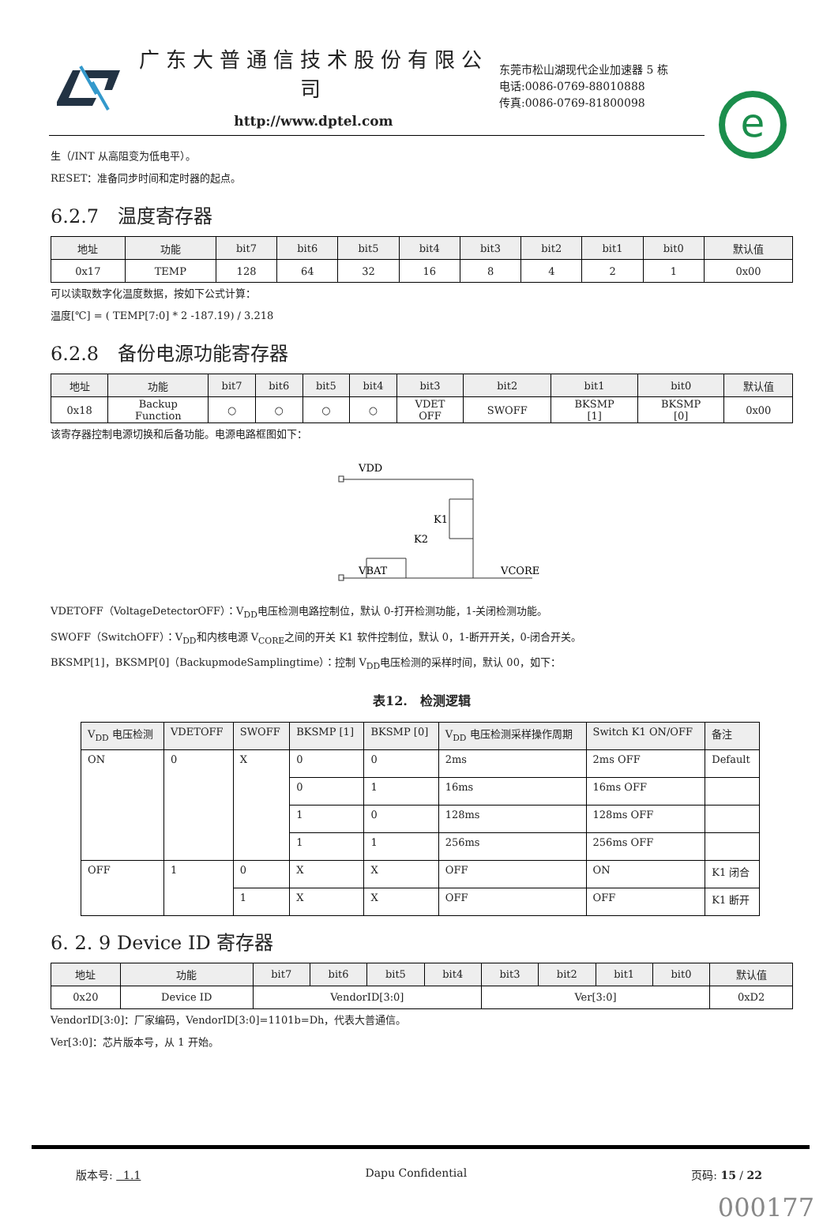广东大普通信技术股份有限公司
http://www.dptel.com
东莞市松山湖现代企业加速器 5 栋
电话:0086-0769-88010888
传真:0086-0769-81800098
e
生（/INT 从高阻变为低电平）。
RESET：准备同步时间和定时器的起点。
6.2.7　温度寄存器
| 地址 | 功能 | bit7 | bit6 | bit5 | bit4 | bit3 | bit2 | bit1 | bit0 | 默认值 |
| --- | --- | --- | --- | --- | --- | --- | --- | --- | --- | --- |
| 0x17 | TEMP | 128 | 64 | 32 | 16 | 8 | 4 | 2 | 1 | 0x00 |
可以读取数字化温度数据，按如下公式计算：
温度[℃] = ( TEMP[7:0] * 2 -187.19) / 3.218
6.2.8　备份电源功能寄存器
| 地址 | 功能 | bit7 | bit6 | bit5 | bit4 | bit3 | bit2 | bit1 | bit0 | 默认值 |
| --- | --- | --- | --- | --- | --- | --- | --- | --- | --- | --- |
| 0x18 | Backup Function | ○ | ○ | ○ | ○ | VDET OFF | SWOFF | BKSMP [1] | BKSMP [0] | 0x00 |
该寄存器控制电源切换和后备功能。电源电路框图如下：
VDD
K1
K2
VBAT
VCORE
VDETOFF（VoltageDetectorOFF）：V<sub>DD</sub>电压检测电路控制位，默认 0-打开检测功能，1-关闭检测功能。
SWOFF（SwitchOFF）：V<sub>DD</sub>和内核电源 V<sub>CORE</sub>之间的开关 K1 软件控制位，默认 0，1-断开开关，0-闭合开关。
BKSMP[1]，BKSMP[0]（BackupmodeSamplingtime）：控制 V<sub>DD</sub>电压检测的采样时间，默认 00，如下：
表12.　检测逻辑
| V<sub>DD</sub> 电压检测 | VDETOFF | SWOFF | BKSMP [1] | BKSMP [0] | V<sub>DD</sub> 电压检测采样操作周期 | Switch K1 ON/OFF | 备注 |
| --- | --- | --- | --- | --- | --- | --- | --- |
| ON | 0 | X | 0 | 0 | 2ms | 2ms OFF | Default |
| | | | 0 | 1 | 16ms | 16ms OFF | |
| | | | 1 | 0 | 128ms | 128ms OFF | |
| | | | 1 | 1 | 256ms | 256ms OFF | |
| OFF | 1 | 0 | X | X | OFF | ON | K1 闭合 |
| | | 1 | X | X | OFF | OFF | K1 断开 |
6. 2. 9 Device ID 寄存器
| 地址 | 功能 | bit7 | bit6 | bit5 | bit4 | bit3 | bit2 | bit1 | bit0 | 默认值 |
| --- | --- | --- | --- | --- | --- | --- | --- | --- | --- | --- |
| 0x20 | Device ID | VendorID[3:0] | | | | Ver[3:0] | | | | 0xD2 |
VendorID[3:0]：厂家编码，VendorID[3:0]=1101b=Dh，代表大普通信。
Ver[3:0]：芯片版本号，从 1 开始。
版本号: 1.1 Dapu Confidential 页码: 15 / 22
000177